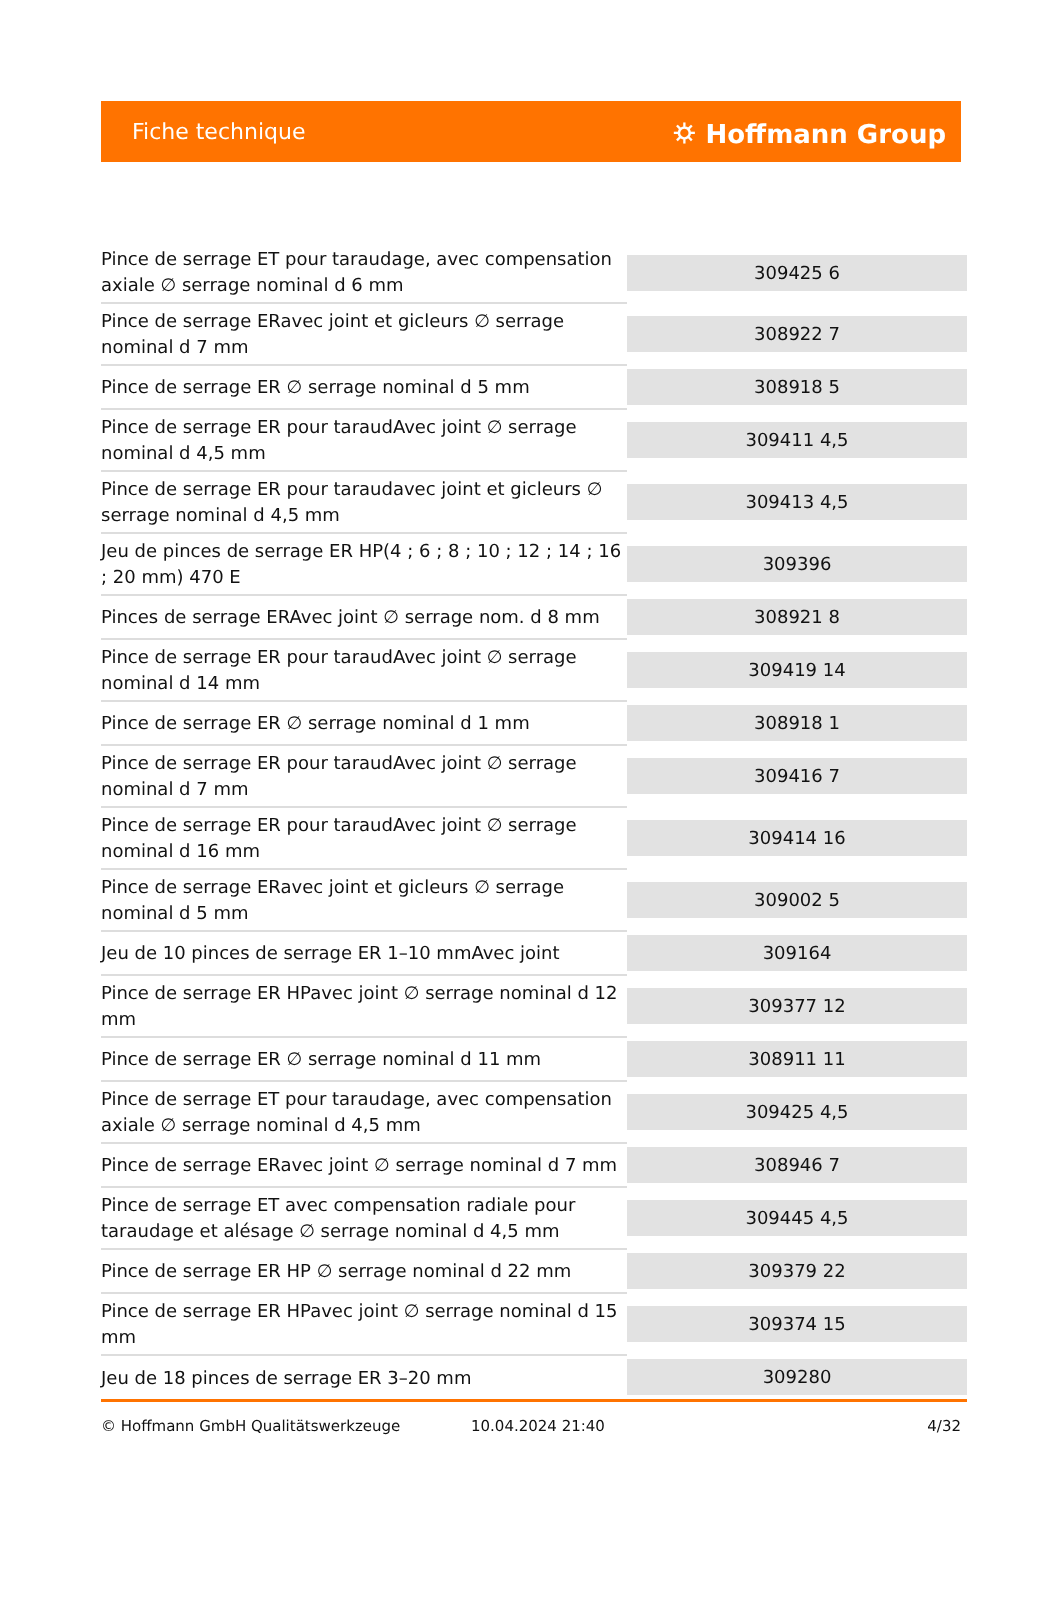Fiche technique ⛭ Hoffmann Group
| Pince de serrage ET pour taraudage, avec compensation axiale ∅ serrage nominal d 6 mm | 309425 6 |
| Pince de serrage ERavec joint et gicleurs ∅ serrage nominal d 7 mm | 308922 7 |
| Pince de serrage ER ∅ serrage nominal d 5 mm | 308918 5 |
| Pince de serrage ER pour taraudAvec joint ∅ serrage nominal d 4,5 mm | 309411 4,5 |
| Pince de serrage ER pour taraudavec joint et gicleurs ∅ serrage nominal d 4,5 mm | 309413 4,5 |
| Jeu de pinces de serrage ER HP(4 ; 6 ; 8 ; 10 ; 12 ; 14 ; 16 ; 20 mm) 470 E | 309396 |
| Pinces de serrage ERAvec joint ∅ serrage nom. d 8 mm | 308921 8 |
| Pince de serrage ER pour taraudAvec joint ∅ serrage nominal d 14 mm | 309419 14 |
| Pince de serrage ER ∅ serrage nominal d 1 mm | 308918 1 |
| Pince de serrage ER pour taraudAvec joint ∅ serrage nominal d 7 mm | 309416 7 |
| Pince de serrage ER pour taraudAvec joint ∅ serrage nominal d 16 mm | 309414 16 |
| Pince de serrage ERavec joint et gicleurs ∅ serrage nominal d 5 mm | 309002 5 |
| Jeu de 10 pinces de serrage ER 1–10 mmAvec joint | 309164 |
| Pince de serrage ER HPavec joint ∅ serrage nominal d 12 mm | 309377 12 |
| Pince de serrage ER ∅ serrage nominal d 11 mm | 308911 11 |
| Pince de serrage ET pour taraudage, avec compensation axiale ∅ serrage nominal d 4,5 mm | 309425 4,5 |
| Pince de serrage ERavec joint ∅ serrage nominal d 7 mm | 308946 7 |
| Pince de serrage ET avec compensation radiale pour taraudage et alésage ∅ serrage nominal d 4,5 mm | 309445 4,5 |
| Pince de serrage ER HP ∅ serrage nominal d 22 mm | 309379 22 |
| Pince de serrage ER HPavec joint ∅ serrage nominal d 15 mm | 309374 15 |
| Jeu de 18 pinces de serrage ER 3–20 mm | 309280 |
© Hoffmann GmbH Qualitätswerkzeuge 10.04.2024 21:40 4/32